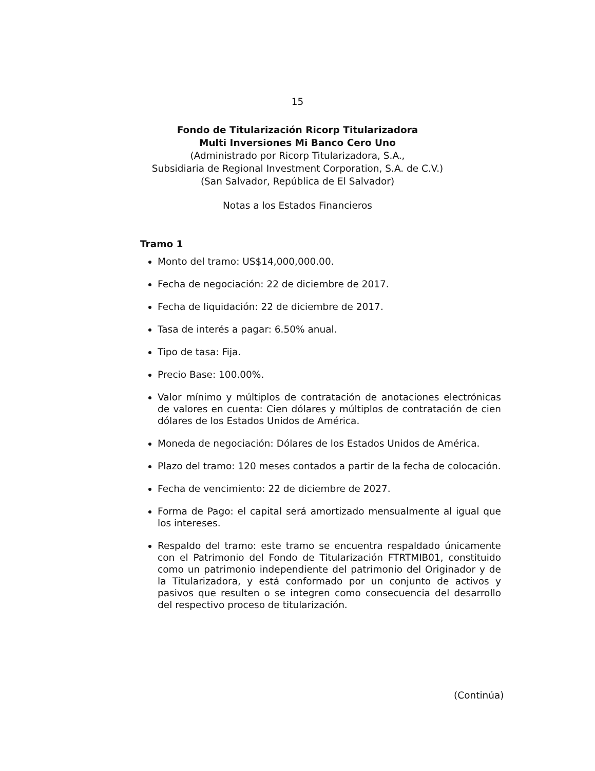15
Fondo de Titularización Ricorp Titularizadora
Multi Inversiones Mi Banco Cero Uno
(Administrado por Ricorp Titularizadora, S.A.,
Subsidiaria de Regional Investment Corporation, S.A. de C.V.)
(San Salvador, República de El Salvador)
Notas a los Estados Financieros
Tramo 1
Monto del tramo: US$14,000,000.00.
Fecha de negociación: 22 de diciembre de 2017.
Fecha de liquidación: 22 de diciembre de 2017.
Tasa de interés a pagar: 6.50% anual.
Tipo de tasa: Fija.
Precio Base: 100.00%.
Valor mínimo y múltiplos de contratación de anotaciones electrónicas de valores en cuenta: Cien dólares y múltiplos de contratación de cien dólares de los Estados Unidos de América.
Moneda de negociación: Dólares de los Estados Unidos de América.
Plazo del tramo: 120 meses contados a partir de la fecha de colocación.
Fecha de vencimiento: 22 de diciembre de 2027.
Forma de Pago: el capital será amortizado mensualmente al igual que los intereses.
Respaldo del tramo: este tramo se encuentra respaldado únicamente con el Patrimonio del Fondo de Titularización FTRTMIB01, constituido como un patrimonio independiente del patrimonio del Originador y de la Titularizadora, y está conformado por un conjunto de activos y pasivos que resulten o se integren como consecuencia del desarrollo del respectivo proceso de titularización.
(Continúa)